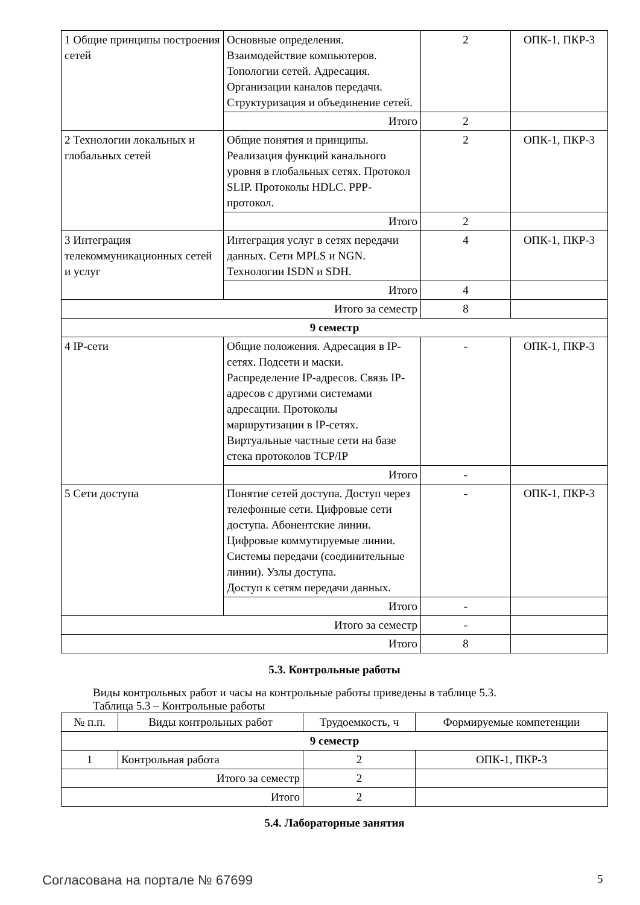| 1 Общие принципы построения сетей | Основные определения. Взаимодействие компьютеров. Топологии сетей. Адресация. Организации каналов передачи. Структуризация и объединение сетей. | 2 | ОПК-1, ПКР-3 |
| | Итого | 2 | |
| 2 Технологии локальных и глобальных сетей | Общие понятия и принципы. Реализация функций канального уровня в глобальных сетях. Протокол SLIP. Протоколы HDLC. PPP-протокол. | 2 | ОПК-1, ПКР-3 |
| | Итого | 2 | |
| 3 Интеграция телекоммуникационных сетей и услуг | Интеграция услуг в сетях передачи данных. Сети MPLS и NGN. Технологии ISDN и SDH. | 4 | ОПК-1, ПКР-3 |
| | Итого | 4 | |
| Итого за семестр | | 8 | |
| 9 семестр | | | |
| 4 IP-сети | Общие положения. Адресация в IP-сетях. Подсети и маски. Распределение IP-адресов. Связь IP-адресов с другими системами адресации. Протоколы маршрутизации в IP-сетях. Виртуальные частные сети на базе стека протоколов TCP/IP | - | ОПК-1, ПКР-3 |
| | Итого | - | |
| 5 Сети доступа | Понятие сетей доступа. Доступ через телефонные сети. Цифровые сети доступа. Абонентские линии. Цифровые коммутируемые линии. Системы передачи (соединительные линии). Узлы доступа. Доступ к сетям передачи данных. | - | ОПК-1, ПКР-3 |
| | Итого | - | |
| Итого за семестр | | - | |
| Итого | | 8 | |
5.3. Контрольные работы
Виды контрольных работ и часы на контрольные работы приведены в таблице 5.3.
Таблица 5.3 – Контрольные работы
| № п.п. | Виды контрольных работ | Трудоемкость, ч | Формируемые компетенции |
| --- | --- | --- | --- |
| 9 семестр | | | |
| 1 | Контрольная работа | 2 | ОПК-1, ПКР-3 |
| Итого за семестр | | 2 | |
| Итого | | 2 | |
5.4. Лабораторные занятия
Согласована на портале № 67699 5